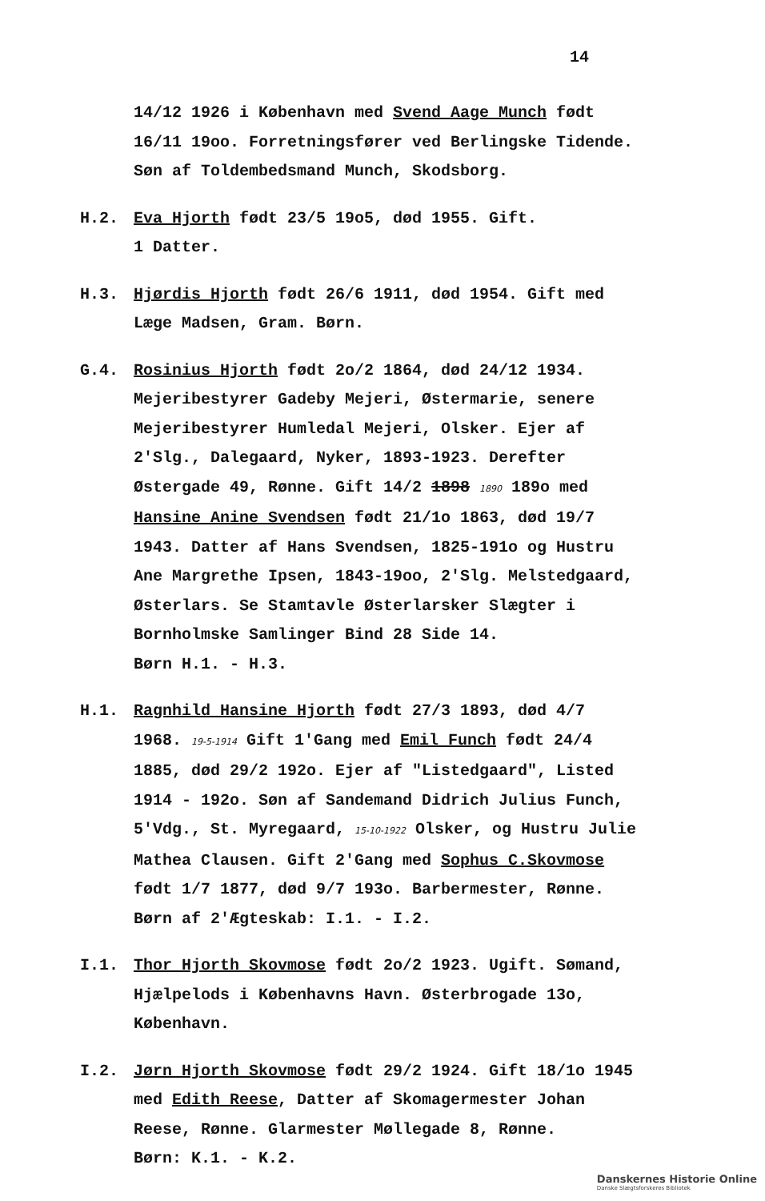14
14/12 1926 i København med Svend Aage Munch født 16/11 19oo. Forretningsfører ved Berlingske Tidende. Søn af Toldembedsmand Munch, Skodsborg.
H.2. Eva Hjorth født 23/5 19o5, død 1955. Gift.
1 Datter.
H.3. Hjørdis Hjorth født 26/6 1911, død 1954. Gift med Læge Madsen, Gram. Børn.
G.4. Rosinius Hjorth født 2o/2 1864, død 24/12 1934. Mejeribestyrer Gadeby Mejeri, Østermarie, senere Mejeribestyrer Humledal Mejeri, Olsker. Ejer af 2'Slg., Dalegaard, Nyker, 1893-1923. Derefter Østergade 49, Rønne. Gift 14/2 1898 1890 189o med Hansine Anine Svendsen født 21/1o 1863, død 19/7 1943. Datter af Hans Svendsen, 1825-191o og Hustru Ane Margrethe Ipsen, 1843-19oo, 2'Slg. Melstedgaard, Østerlars. Se Stamtavle Østerlarsker Slægter i Bornholmske Samlinger Bind 28 Side 14.
Børn H.1. - H.3.
H.1. Ragnhild Hansine Hjorth født 27/3 1893, død 4/7 1968. 19-5-1914 Gift 1'Gang med Emil Funch født 24/4 1885, død 29/2 192o. Ejer af "Listedgaard", Listed 1914 - 192o. Søn af Sandemand Didrich Julius Funch, 5'Vdg., St. Myregaard, 15-10-1922 Olsker, og Hustru Julie Mathea Clausen. Gift 2'Gang med Sophus C.Skovmose født 1/7 1877, død 9/7 193o. Barbermester, Rønne.
Børn af 2'Ægteskab: I.1. - I.2.
I.1. Thor Hjorth Skovmose født 2o/2 1923. Ugift. Sømand, Hjælpelods i Københavns Havn. Østerbrogade 13o, København.
I.2. Jørn Hjorth Skovmose født 29/2 1924. Gift 18/1o 1945 med Edith Reese, Datter af Skomagermester Johan Reese, Rønne. Glarmester Møllegade 8, Rønne.
Børn: K.1. - K.2.
Danskernes Historie Online
Danske Slægtsforskeres Bibliotek